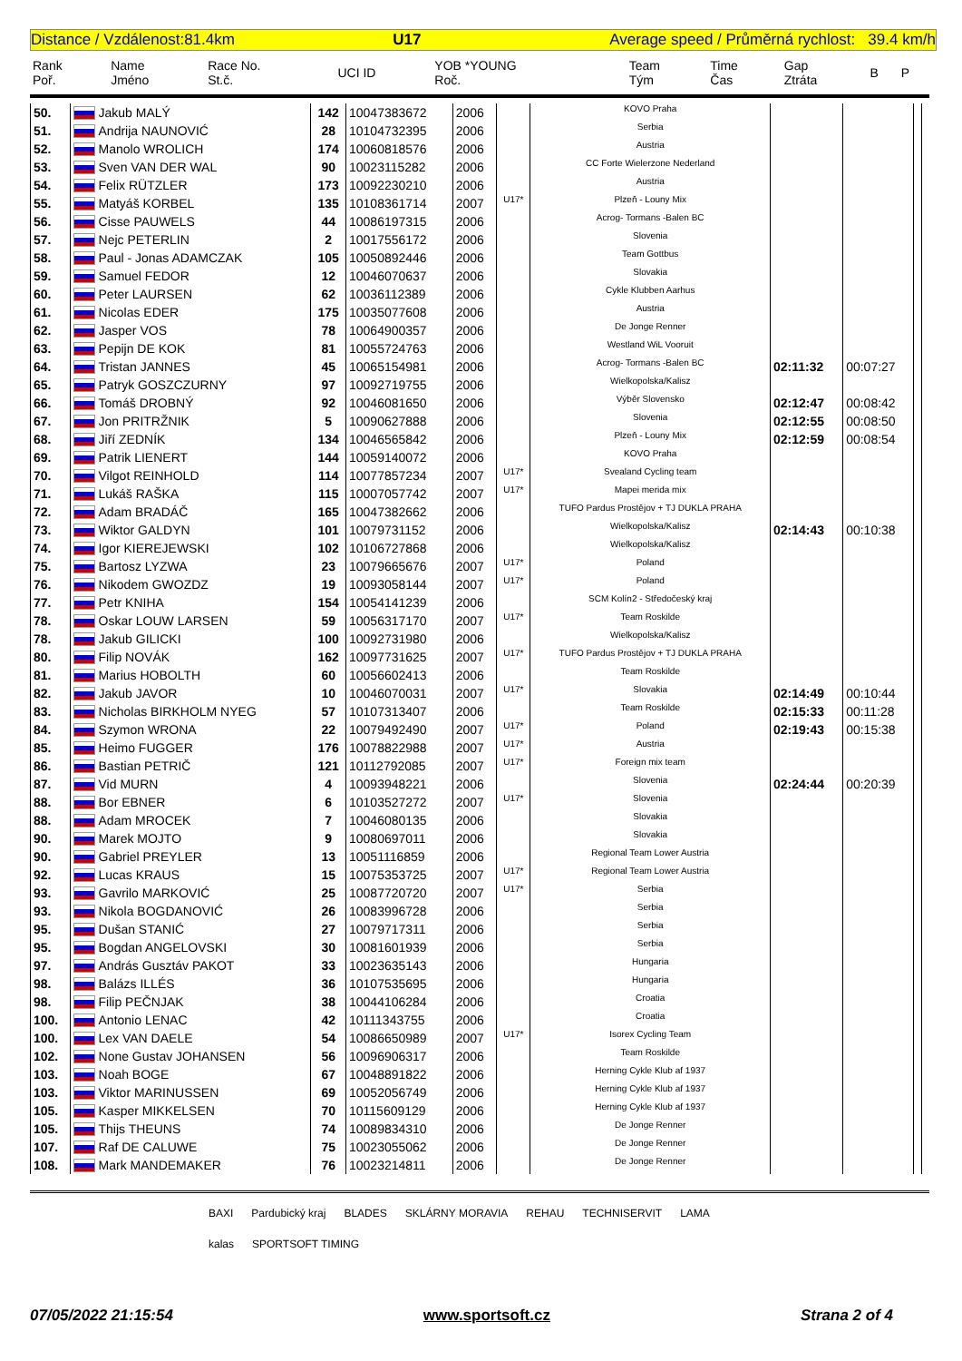Distance / Vzdálenost:81.4km U17 Average speed / Průměrná rychlost: 39.4 km/h
| Rank Poř. | Name Jméno | Race No. St.č. | UCI ID | YOB *YOUNG Roč. | Team Tým | Time Čas | Gap Ztráta | B | P |
| 50. | Jakub MALÝ | 142 | 10047383672 | 2006 | | KOVO Praha | | | | |
| 51. | Andrija NAUNOVIĆ | 28 | 10104732395 | 2006 | | Serbia | | | | |
| 52. | Manolo WROLICH | 174 | 10060818576 | 2006 | | Austria | | | | |
| 53. | Sven VAN DER WAL | 90 | 10023115282 | 2006 | | CC Forte Wielerzone Nederland | | | | |
| 54. | Felix RÜTZLER | 173 | 10092230210 | 2006 | | Austria | | | | |
| 55. | Matyáš KORBEL | 135 | 10108361714 | 2007 | U17* | Plzeň - Louny Mix | | | | |
| 56. | Cisse PAUWELS | 44 | 10086197315 | 2006 | | Acrog- Tormans -Balen BC | | | | |
| 57. | Nejc PETERLIN | 2 | 10017556172 | 2006 | | Slovenia | | | | |
| 58. | Paul - Jonas ADAMCZAK | 105 | 10050892446 | 2006 | | Team Gottbus | | | | |
| 59. | Samuel FEDOR | 12 | 10046070637 | 2006 | | Slovakia | | | | |
| 60. | Peter LAURSEN | 62 | 10036112389 | 2006 | | Cykle Klubben Aarhus | | | | |
| 61. | Nicolas EDER | 175 | 10035077608 | 2006 | | Austria | | | | |
| 62. | Jasper VOS | 78 | 10064900357 | 2006 | | De Jonge Renner | | | | |
| 63. | Pepijn DE KOK | 81 | 10055724763 | 2006 | | Westland WiL Vooruit | | | | |
| 64. | Tristan JANNES | 45 | 10065154981 | 2006 | | Acrog- Tormans -Balen BC | 02:11:32 | 00:07:27 | | |
| 65. | Patryk GOSZCZURNY | 97 | 10092719755 | 2006 | | Wielkopolska/Kalisz | | | | |
| 66. | Tomáš DROBNÝ | 92 | 10046081650 | 2006 | | Výběr Slovensko | 02:12:47 | 00:08:42 | | |
| 67. | Jon PRITRŽNIK | 5 | 10090627888 | 2006 | | Slovenia | 02:12:55 | 00:08:50 | | |
| 68. | Jiří ZEDNÍK | 134 | 10046565842 | 2006 | | Plzeň - Louny Mix | 02:12:59 | 00:08:54 | | |
| 69. | Patrik LIENERT | 144 | 10059140072 | 2006 | | KOVO Praha | | | | |
| 70. | Vilgot REINHOLD | 114 | 10077857234 | 2007 | U17* | Svealand Cycling team | | | | |
| 71. | Lukáš RAŠKA | 115 | 10007057742 | 2007 | U17* | Mapei merida mix | | | | |
| 72. | Adam BRADÁČ | 165 | 10047382662 | 2006 | | TUFO Pardus Prostějov + TJ DUKLA PRAHA | | | | |
| 73. | Wiktor GALDYN | 101 | 10079731152 | 2006 | | Wielkopolska/Kalisz | 02:14:43 | 00:10:38 | | |
| 74. | Igor KIEREJEWSKI | 102 | 10106727868 | 2006 | | Wielkopolska/Kalisz | | | | |
| 75. | Bartosz LYZWA | 23 | 10079665676 | 2007 | U17* | Poland | | | | |
| 76. | Nikodem GWOZDZ | 19 | 10093058144 | 2007 | U17* | Poland | | | | |
| 77. | Petr KNIHA | 154 | 10054141239 | 2006 | | SCM Kolín2 - Středočeský kraj | | | | |
| 78. | Oskar LOUW LARSEN | 59 | 10056317170 | 2007 | U17* | Team Roskilde | | | | |
| 78. | Jakub GILICKI | 100 | 10092731980 | 2006 | | Wielkopolska/Kalisz | | | | |
| 80. | Filip NOVÁK | 162 | 10097731625 | 2007 | U17* | TUFO Pardus Prostějov + TJ DUKLA PRAHA | | | | |
| 81. | Marius HOBOLTH | 60 | 10056602413 | 2006 | | Team Roskilde | | | | |
| 82. | Jakub JAVOR | 10 | 10046070031 | 2007 | U17* | Slovakia | 02:14:49 | 00:10:44 | | |
| 83. | Nicholas BIRKHOLM NYEG | 57 | 10107313407 | 2006 | | Team Roskilde | 02:15:33 | 00:11:28 | | |
| 84. | Szymon WRONA | 22 | 10079492490 | 2007 | U17* | Poland | 02:19:43 | 00:15:38 | | |
| 85. | Heimo FUGGER | 176 | 10078822988 | 2007 | U17* | Austria | | | | |
| 86. | Bastian PETRIČ | 121 | 10112792085 | 2007 | U17* | Foreign mix team | | | | |
| 87. | Vid MURN | 4 | 10093948221 | 2006 | | Slovenia | 02:24:44 | 00:20:39 | | |
| 88. | Bor EBNER | 6 | 10103527272 | 2007 | U17* | Slovenia | | | | |
| 88. | Adam MROCEK | 7 | 10046080135 | 2006 | | Slovakia | | | | |
| 90. | Marek MOJTO | 9 | 10080697011 | 2006 | | Slovakia | | | | |
| 90. | Gabriel PREYLER | 13 | 10051116859 | 2006 | | Regional Team Lower Austria | | | | |
| 92. | Lucas KRAUS | 15 | 10075353725 | 2007 | U17* | Regional Team Lower Austria | | | | |
| 93. | Gavrilo MARKOVIĆ | 25 | 10087720720 | 2007 | U17* | Serbia | | | | |
| 93. | Nikola BOGDANOVIĆ | 26 | 10083996728 | 2006 | | Serbia | | | | |
| 95. | Dušan STANIĆ | 27 | 10079717311 | 2006 | | Serbia | | | | |
| 95. | Bogdan ANGELOVSKI | 30 | 10081601939 | 2006 | | Serbia | | | | |
| 97. | András Gusztáv PAKOT | 33 | 10023635143 | 2006 | | Hungaria | | | | |
| 98. | Balázs ILLÉS | 36 | 10107535695 | 2006 | | Hungaria | | | | |
| 98. | Filip PEČNJAK | 38 | 10044106284 | 2006 | | Croatia | | | | |
| 100. | Antonio LENAC | 42 | 10111343755 | 2006 | | Croatia | | | | |
| 100. | Lex VAN DAELE | 54 | 10086650989 | 2007 | U17* | Isorex Cycling Team | | | | |
| 102. | None Gustav JOHANSEN | 56 | 10096906317 | 2006 | | Team Roskilde | | | | |
| 103. | Noah BOGE | 67 | 10048891822 | 2006 | | Herning Cykle Klub af 1937 | | | | |
| 103. | Viktor MARINUSSEN | 69 | 10052056749 | 2006 | | Herning Cykle Klub af 1937 | | | | |
| 105. | Kasper MIKKELSEN | 70 | 10115609129 | 2006 | | Herning Cykle Klub af 1937 | | | | |
| 105. | Thijs THEUNS | 74 | 10089834310 | 2006 | | De Jonge Renner | | | | |
| 107. | Raf DE CALUWE | 75 | 10023055062 | 2006 | | De Jonge Renner | | | | |
| 108. | Mark MANDEMAKER | 76 | 10023214811 | 2006 | | De Jonge Renner | | | | |
BAXI Pardubický kraj BLADES SKLÁRNY MORAVIA REHAU TECHNISERVIT LAMA kalas SPORTSOFT TIMING
07/05/2022 21:15:54 www.sportsoft.cz Strana 2 of 4